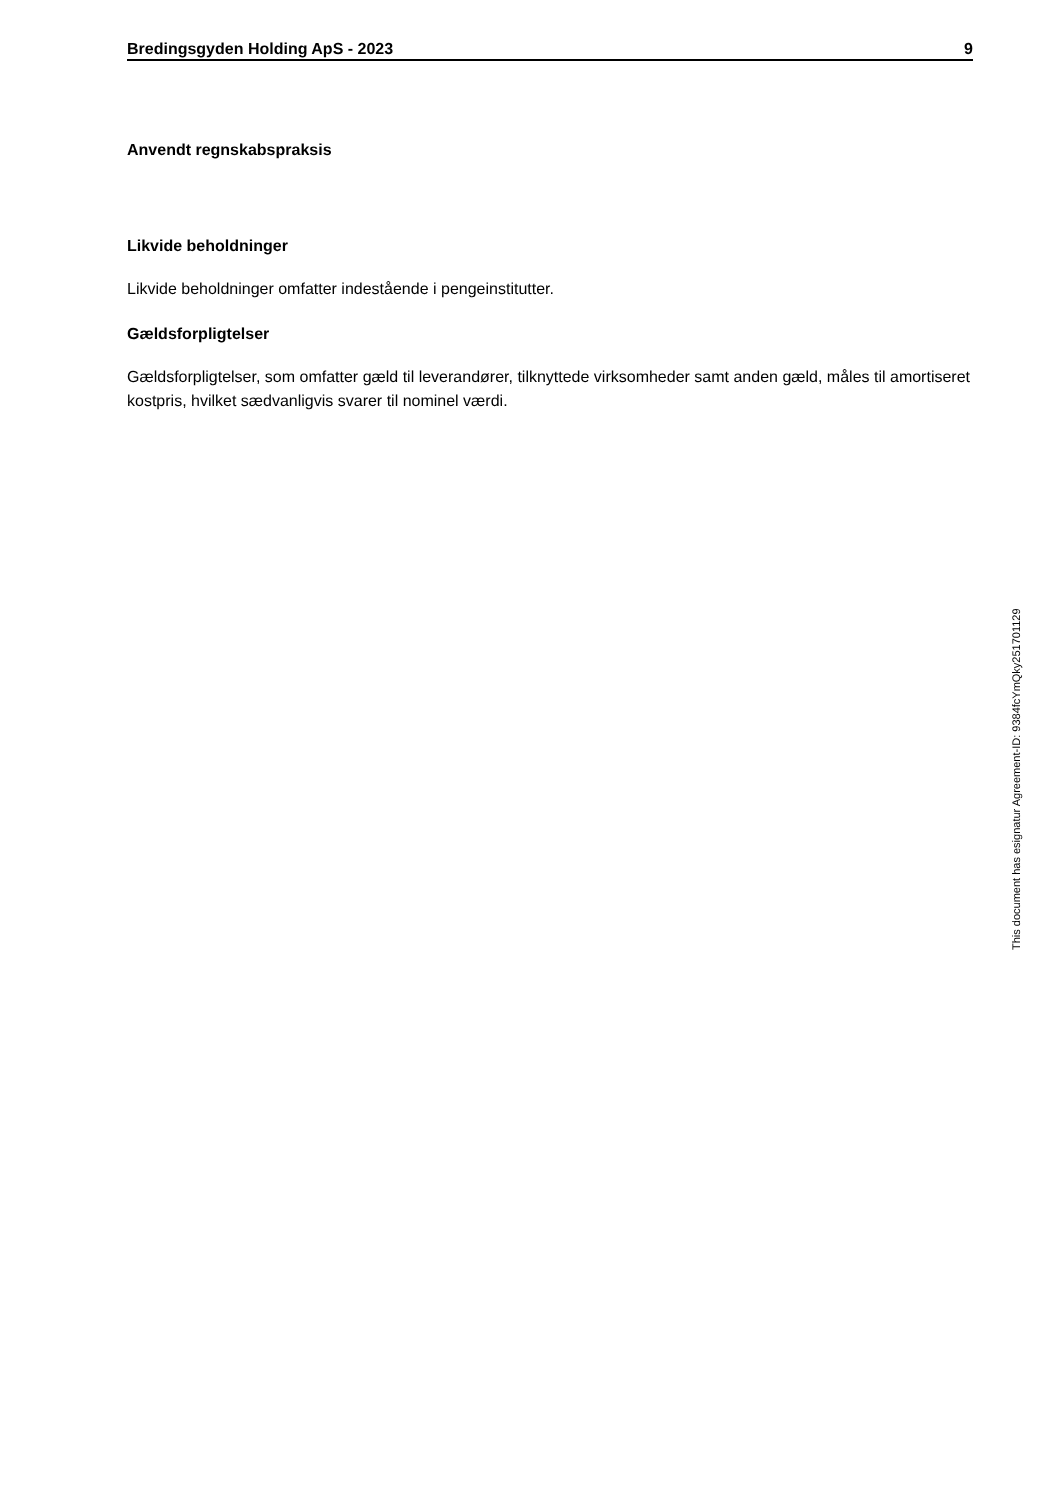Bredingsgyden Holding ApS - 2023 9
Anvendt regnskabspraksis
Likvide beholdninger
Likvide beholdninger omfatter indestående i pengeinstitutter.
Gældsforpligtelser
Gældsforpligtelser, som omfatter gæld til leverandører, tilknyttede virksomheder samt anden gæld, måles til amortiseret kostpris, hvilket sædvanligvis svarer til nominel værdi.
This document has esignatur Agreement-ID: 9384fcYmQky251701129